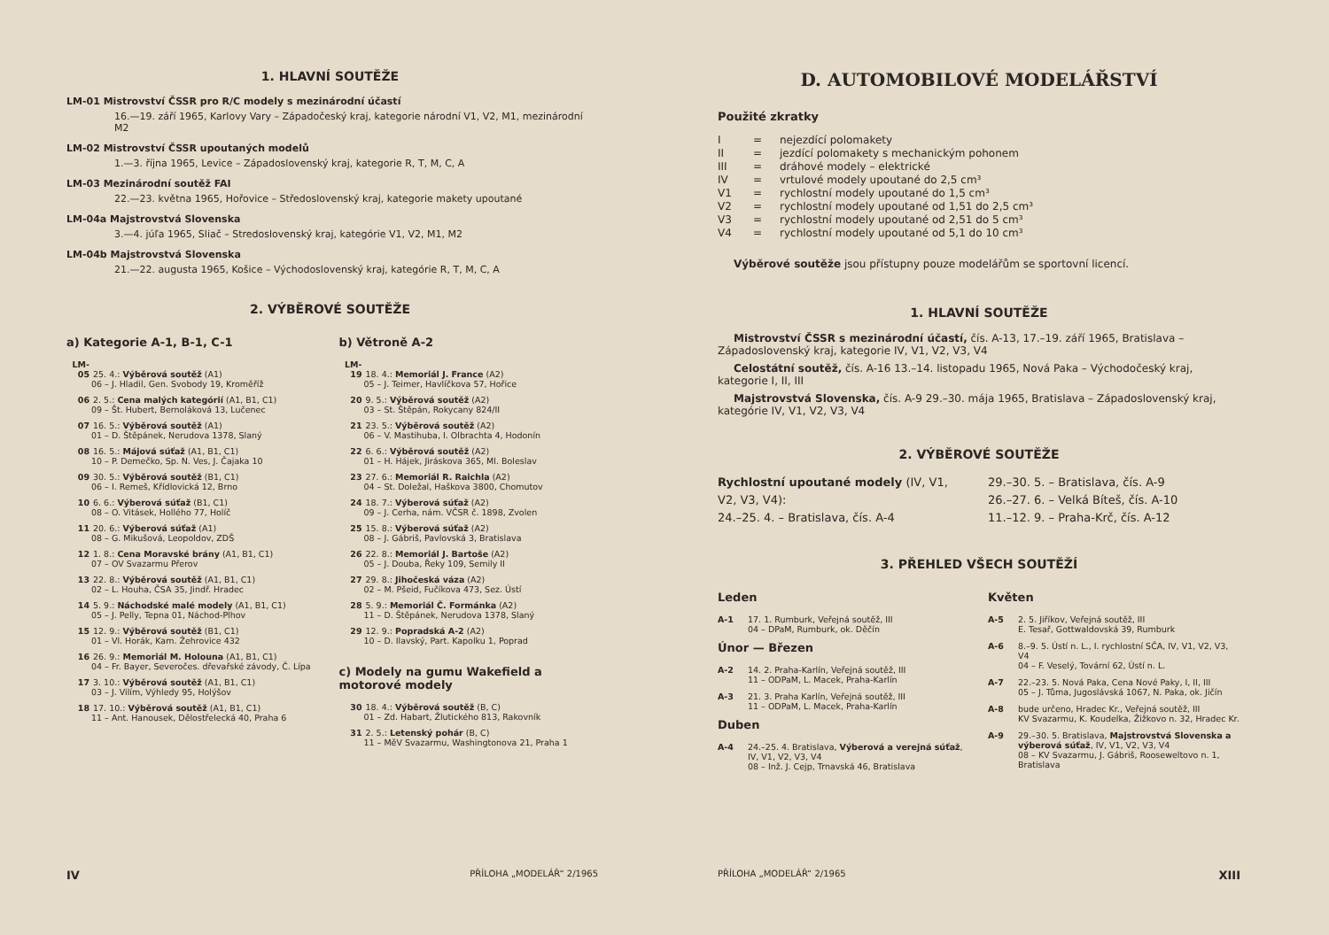1. HLAVNÍ SOUTĚŽE
LM-01 Mistrovství ČSSR pro R/C modely s mezinárodní účastí
16.—19. září 1965, Karlovy Vary – Západočeský kraj, kategorie národní V1, V2, M1, mezinárodní M2
LM-02 Mistrovství ČSSR upoutaných modelů
1.—3. října 1965, Levice – Západoslovenský kraj, kategorie R, T, M, C, A
LM-03 Mezinárodní soutěž FAI
22.—23. května 1965, Hořovice – Středoslovenský kraj, kategorie makety upoutané
LM-04a Majstrovstvá Slovenska
3.—4. júľa 1965, Sliač – Stredoslovenský kraj, kategórie V1, V2, M1, M2
LM-04b Majstrovstvá Slovenska
21.—22. augusta 1965, Košice – Východoslovenský kraj, kategórie R, T, M, C, A
2. VÝBĚROVÉ SOUTĚŽE
a) Kategorie A-1, B-1, C-1
LM-05 25. 4.: Výběrová soutěž (A1)
06 – J. Hladil, Gen. Svobody 19, Kroměříž
06 2. 5.: Cena malých kategórií (A1, B1, C1)
09 – Št. Hubert, Bernoláková 13, Lučenec
07 16. 5.: Výběrová soutěž (A1)
01 – D. Štěpánek, Nerudova 1378, Slaný
08 16. 5.: Májová súťaž (A1, B1, C1)
10 – P. Demečko, Sp. N. Ves, J. Čajaka 10
09 30. 5.: Výběrová soutěž (B1, C1)
06 – I. Remeš, Křídlovická 12, Brno
10 6. 6.: Výberová súťaž (B1, C1)
08 – O. Vitásek, Hollého 77, Holíč
11 20. 6.: Výberová súťaž (A1)
08 – G. Mikušová, Leopoldov, ZDŠ
12 1. 8.: Cena Moravské brány (A1, B1, C1)
07 – OV Svazarmu Přerov
13 22. 8.: Výběrová soutěž (A1, B1, C1)
02 – L. Houha, ČSA 35, Jindř. Hradec
14 5. 9.: Náchodské malé modely (A1, B1, C1)
05 – J. Pelly, Tepna 01, Náchod-Plhov
15 12. 9.: Výběrová soutěž (B1, C1)
01 – Vl. Horák, Kam. Žehrovice 432
16 26. 9.: Memoriál M. Holouna (A1, B1, C1)
04 – Fr. Bayer, Severočes. dřevařské závody, Č. Lípa
17 3. 10.: Výběrová soutěž (A1, B1, C1)
03 – J. Vilím, Výhledy 95, Holýšov
18 17. 10.: Výběrová soutěž (A1, B1, C1)
11 – Ant. Hanousek, Dělostřelecká 40, Praha 6
b) Větroně A-2
LM-19 18. 4.: Memoriál J. France (A2)
05 – J. Teimer, Havlíčkova 57, Hořice
20 9. 5.: Výběrová soutěž (A2)
03 – St. Štěpán, Rokycany 824/II
21 23. 5.: Výběrová soutěž (A2)
06 – V. Mastihuba, I. Olbrachta 4, Hodonín
22 6. 6.: Výběrová soutěž (A2)
01 – H. Hájek, Jiráskova 365, Ml. Boleslav
23 27. 6.: Memoriál R. Raichla (A2)
04 – St. Doležal, Haškova 3800, Chomutov
24 18. 7.: Výberová súťaž (A2)
09 – J. Cerha, nám. VČSR č. 1898, Zvolen
25 15. 8.: Výberová súťaž (A2)
08 – J. Gábriš, Pavlovská 3, Bratislava
26 22. 8.: Memoriál J. Bartoše (A2)
05 – J. Douba, Řeky 109, Semily II
27 29. 8.: Jihočeská váza (A2)
02 – M. Pšeid, Fučíkova 473, Sez. Ústí
28 5. 9.: Memoriál Č. Formánka (A2)
11 – D. Štěpánek, Nerudova 1378, Slaný
29 12. 9.: Popradská A-2 (A2)
10 – D. Ilavský, Part. Kapolku 1, Poprad
c) Modely na gumu Wakefield a motorové modely
30 18. 4.: Výběrová soutěž (B, C)
01 – Zd. Habart, Žlutického 813, Rakovník
31 2. 5.: Letenský pohár (B, C)
11 – MěV Svazarmu, Washingtonova 21, Praha 1
IV PŘÍLOHA „MODELÁŘ“ 2/1965
D. AUTOMOBILOVÉ MODELÁŘSTVÍ
Použité zkratky
I = nejezdící polomakety II = jezdící polomakety s mechanickým pohonem III = dráhové modely – elektrické IV = vrtulové modely upoutané do 2,5 cm³ V1 = rychlostní modely upoutané do 1,5 cm³ V2 = rychlostní modely upoutané od 1,51 do 2,5 cm³ V3 = rychlostní modely upoutané od 2,51 do 5 cm³ V4 = rychlostní modely upoutané od 5,1 do 10 cm³
Výběrové soutěže jsou přístupny pouze modelářům se sportovní licencí.
1. HLAVNÍ SOUTĚŽE
Mistrovství ČSSR s mezinárodní účastí, čís. A-13, 17.–19. září 1965, Bratislava – Západoslovenský kraj, kategorie IV, V1, V2, V3, V4
Celostátní soutěž, čís. A-16 13.–14. listopadu 1965, Nová Paka – Východočeský kraj, kategorie I, II, III
Majstrovstvá Slovenska, čís. A-9 29.–30. mája 1965, Bratislava – Západoslovenský kraj, kategórie IV, V1, V2, V3, V4
2. VÝBĚROVÉ SOUTĚŽE
Rychlostní upoutané modely (IV, V1, V2, V3, V4):
24.–25. 4. – Bratislava, čís. A-4
29.–30. 5. – Bratislava, čís. A-9
26.–27. 6. – Velká Bíteš, čís. A-10
11.–12. 9. – Praha-Krč, čís. A-12
3. PŘEHLED VŠECH SOUTĚŽÍ
Leden
A-1 17. 1. Rumburk, Veřejná soutěž, III
04 – DPaM, Rumburk, ok. Děčín
Únor — Březen
A-2 14. 2. Praha-Karlín, Veřejná soutěž, III
11 – ODPaM, L. Macek, Praha-Karlín
A-3 21. 3. Praha Karlín, Veřejná soutěž, III
11 – ODPaM, L. Macek, Praha-Karlín
Duben
A-4 24.–25. 4. Bratislava, Výberová a verejná súťaž, IV, V1, V2, V3, V4
08 – Inž. J. Cejp, Trnavská 46, Bratislava
Květen
A-5 2. 5. Jiříkov, Veřejná soutěž, III
E. Tesař, Gottwaldovská 39, Rumburk
A-6 8.–9. 5. Ústí n. L., I. rychlostní SČA, IV, V1, V2, V3, V4
04 – F. Veselý, Tovární 62, Ústí n. L.
A-7 22.–23. 5. Nová Paka, Cena Nové Paky, I, II, III
05 – J. Tůma, Jugoslávská 1067, N. Paka, ok. Jičín
A-8 bude určeno, Hradec Kr., Veřejná soutěž, III
KV Svazarmu, K. Koudelka, Žižkovo n. 32, Hradec Kr.
A-9 29.–30. 5. Bratislava, Majstrovstvá Slovenska a výberová súťaž, IV, V1, V2, V3, V4
08 – KV Svazarmu, J. Gábriš, Rooseweltovo n. 1, Bratislava
PŘÍLOHA „MODELÁŘ“ 2/1965 XIII